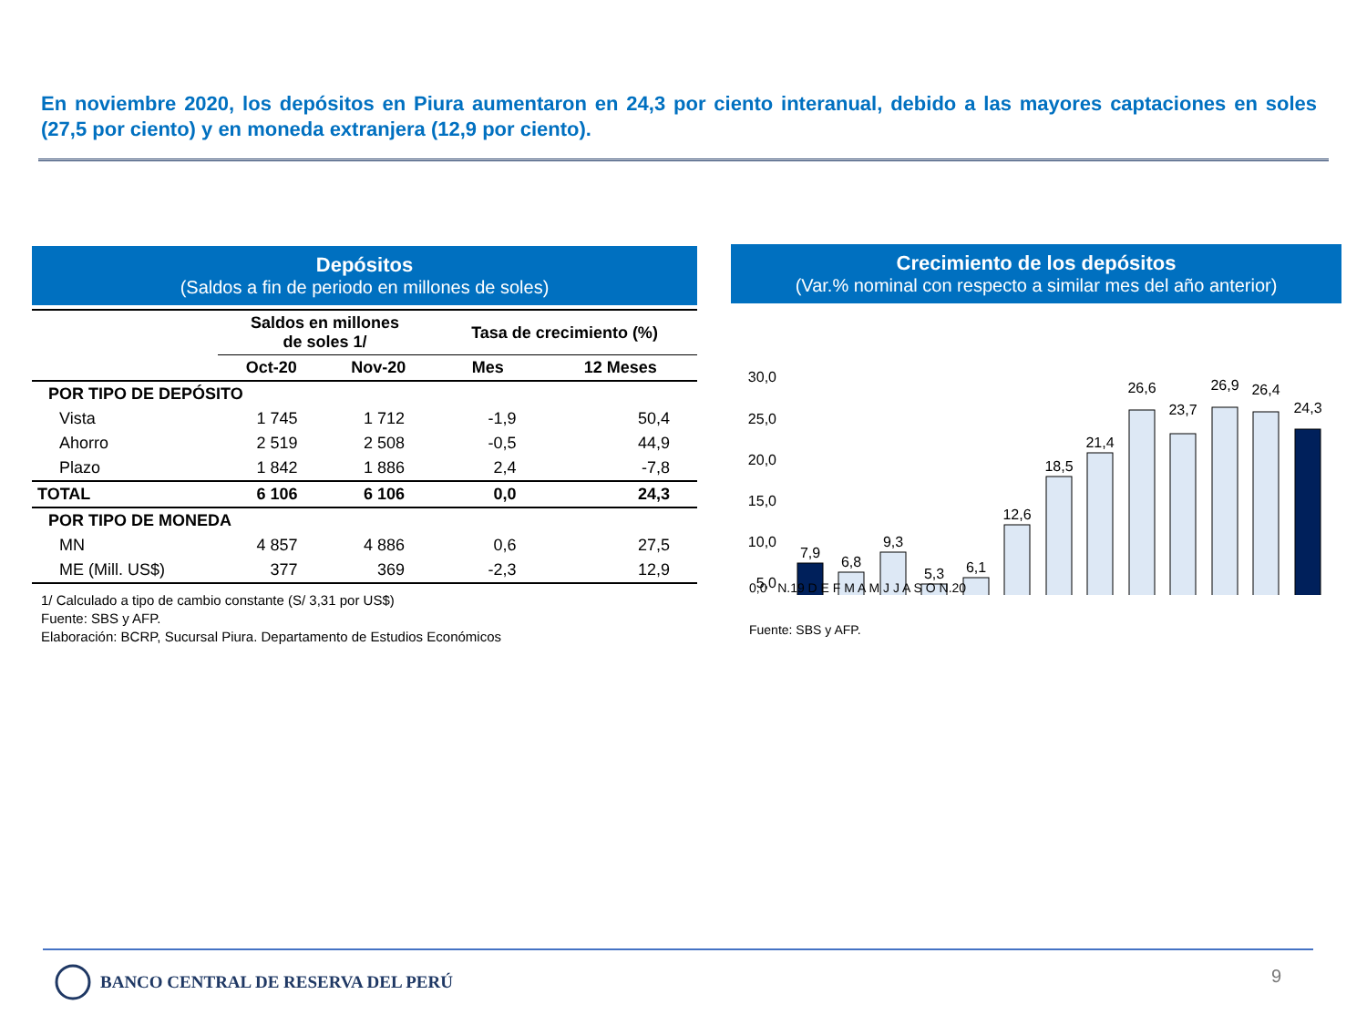En noviembre 2020, los depósitos en Piura aumentaron en 24,3 por ciento interanual, debido a las mayores captaciones en soles (27,5 por ciento) y en moneda extranjera (12,9 por ciento).
Depósitos
(Saldos a fin de periodo en millones de soles)
| | Saldos en millones de soles 1/ | | Tasa de crecimiento (%) | |
| --- | --- | --- | --- | --- |
| | Oct-20 | Nov-20 | Mes | 12 Meses |
| POR TIPO DE DEPÓSITO | | | | |
| Vista | 1 745 | 1 712 | -1,9 | 50,4 |
| Ahorro | 2 519 | 2 508 | -0,5 | 44,9 |
| Plazo | 1 842 | 1 886 | 2,4 | -7,8 |
| TOTAL | 6 106 | 6 106 | 0,0 | 24,3 |
| POR TIPO DE MONEDA | | | | |
| MN | 4 857 | 4 886 | 0,6 | 27,5 |
| ME (Mill. US$) | 377 | 369 | -2,3 | 12,9 |
1/ Calculado a tipo de cambio constante (S/ 3,31 por US$)
Fuente: SBS y AFP.
Elaboración: BCRP, Sucursal Piura. Departamento de Estudios Económicos
Crecimiento de los depósitos
(Var.% nominal con respecto a similar mes del año anterior)
30,0
25,0
20,0
15,0
10,0
5,0
7,9
6,8
9,3
5,3
6,1
12,6
18,5
21,4
26,6
23,7
26,9
26,4
24,3
0,0 N.19 D E F M A M J J A S O N.20
Fuente: SBS y AFP.
BANCO CENTRAL DE RESERVA DEL PERÚ
9